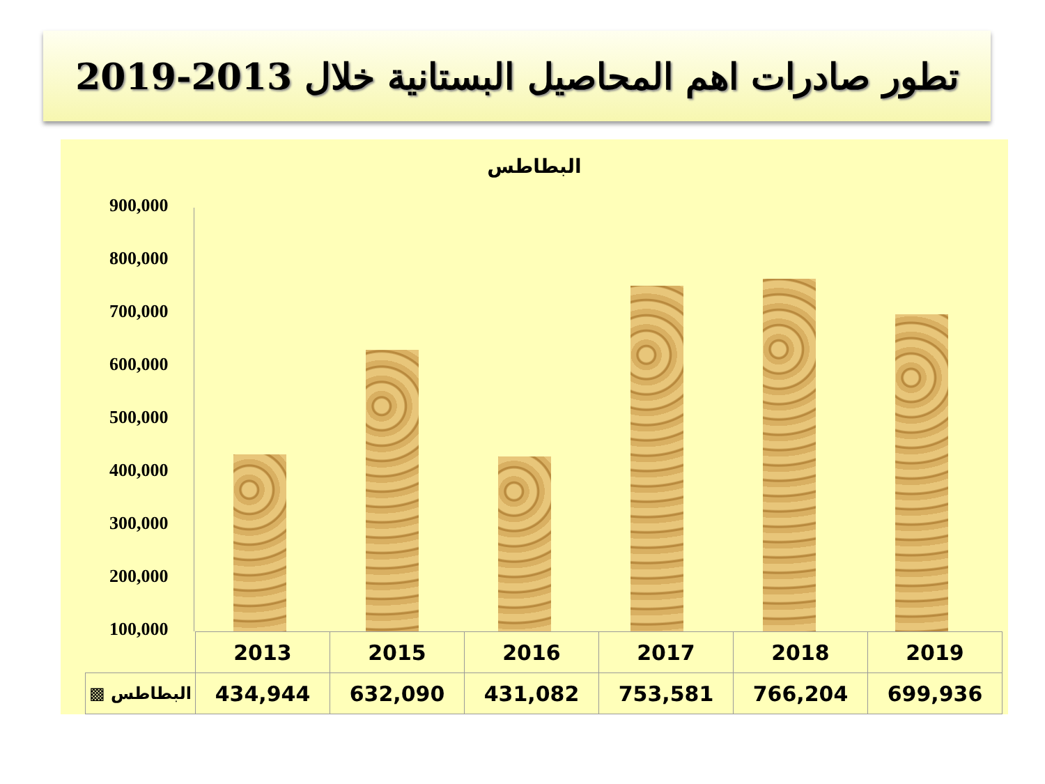تطور صادرات اهم المحاصيل البستانية خلال 2013-2019
البطاطس
900,000
800,000
700,000
600,000
500,000
400,000
300,000
200,000
100,000
| | 2013 | 2015 | 2016 | 2017 | 2018 | 2019 |
| ▩ البطاطس | 434,944 | 632,090 | 431,082 | 753,581 | 766,204 | 699,936 |